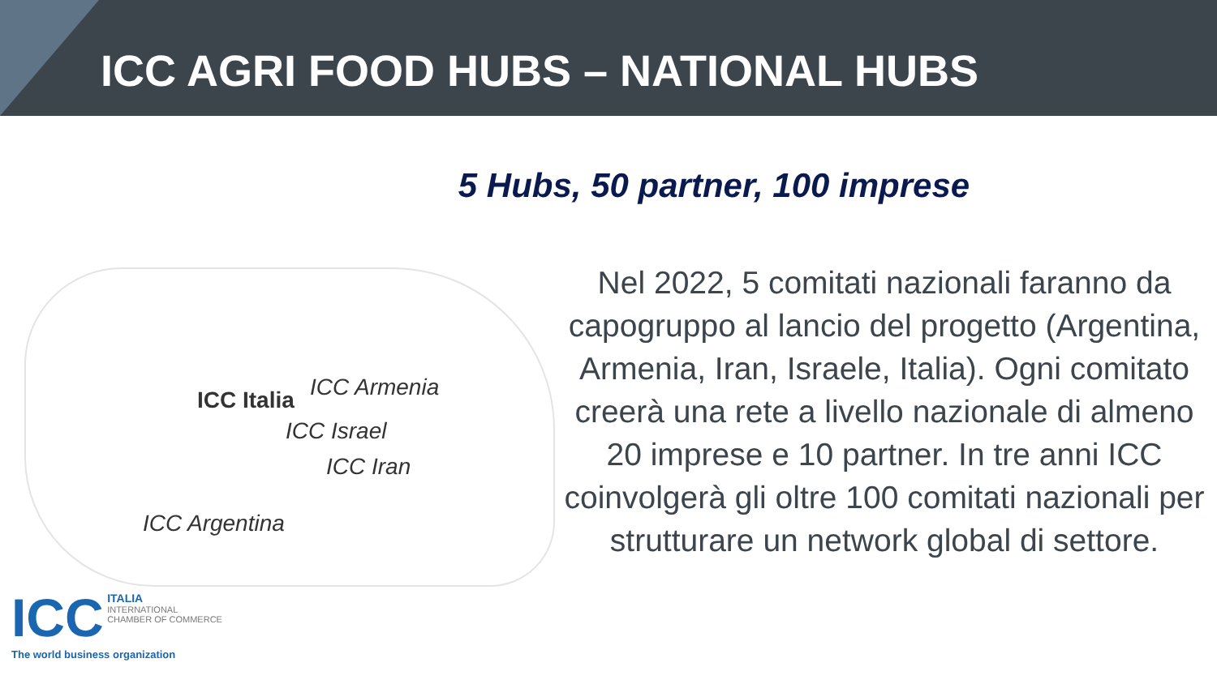ICC AGRI FOOD HUBS – NATIONAL HUBS
5 Hubs, 50 partner, 100 imprese
ICC Italia ICC Armenia
ICC Israel
ICC Iran
ICC Argentina
Nel 2022, 5 comitati nazionali faranno da capogruppo al lancio del progetto (Argentina, Armenia, Iran, Israele, Italia). Ogni comitato creerà una rete a livello nazionale di almeno 20 imprese e 10 partner. In tre anni ICC coinvolgerà gli oltre 100 comitati nazionali per strutturare un network global di settore.
ICC ITALIA
INTERNATIONAL
CHAMBER OF COMMERCE
The world business organization